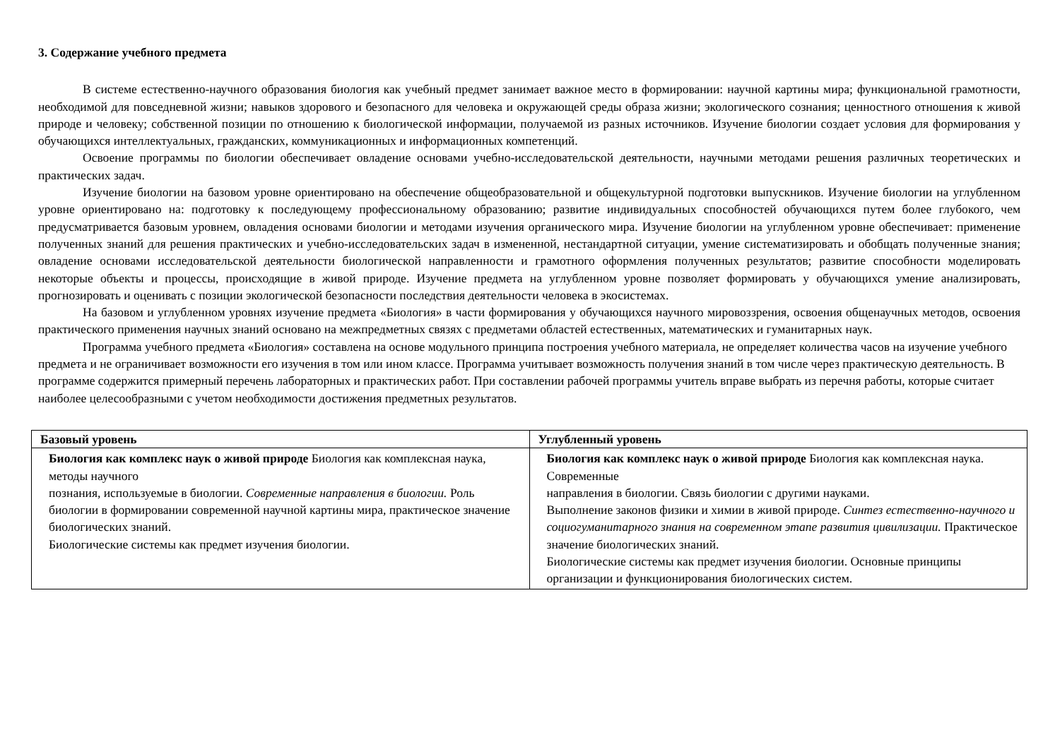3. Содержание учебного предмета
В системе естественно-научного образования биология как учебный предмет занимает важное место в формировании: научной картины мира; функциональной грамотности, необходимой для повседневной жизни; навыков здорового и безопасного для человека и окружающей среды образа жизни; экологического сознания; ценностного отношения к живой природе и человеку; собственной позиции по отношению к биологической информации, получаемой из разных источников. Изучение биологии создает условия для формирования у обучающихся интеллектуальных, гражданских, коммуникационных и информационных компетенций.
Освоение программы по биологии обеспечивает овладение основами учебно-исследовательской деятельности, научными методами решения различных теоретических и практических задач.
Изучение биологии на базовом уровне ориентировано на обеспечение общеобразовательной и общекультурной подготовки выпускников. Изучение биологии на углубленном уровне ориентировано на: подготовку к последующему профессиональному образованию; развитие индивидуальных способностей обучающихся путем более глубокого, чем предусматривается базовым уровнем, овладения основами биологии и методами изучения органического мира. Изучение биологии на углубленном уровне обеспечивает: применение полученных знаний для решения практических и учебно-исследовательских задач в измененной, нестандартной ситуации, умение систематизировать и обобщать полученные знания; овладение основами исследовательской деятельности биологической направленности и грамотного оформления полученных результатов; развитие способности моделировать некоторые объекты и процессы, происходящие в живой природе. Изучение предмета на углубленном уровне позволяет формировать у обучающихся умение анализировать, прогнозировать и оценивать с позиции экологической безопасности последствия деятельности человека в экосистемах.
На базовом и углубленном уровнях изучение предмета «Биология» в части формирования у обучающихся научного мировоззрения, освоения общенаучных методов, освоения практического применения научных знаний основано на межпредметных связях с предметами областей естественных, математических и гуманитарных наук.
Программа учебного предмета «Биология» составлена на основе модульного принципа построения учебного материала, не определяет количества часов на изучение учебного предмета и не ограничивает возможности его изучения в том или ином классе. Программа учитывает возможность получения знаний в том числе через практическую деятельность. В программе содержится примерный перечень лабораторных и практических работ. При составлении рабочей программы учитель вправе выбрать из перечня работы, которые считает наиболее целесообразными с учетом необходимости достижения предметных результатов.
| Базовый уровень | Углубленный уровень |
| --- | --- |
| Биология как комплекс наук о живой природе Биология как комплексная наука, методы научного познания, используемые в биологии. Современные направления в биологии. Роль биологии в формировании современной научной картины мира, практическое значение биологических знаний. Биологические системы как предмет изучения биологии. | Биология как комплекс наук о живой природе Биология как комплексная наука. Современные направления в биологии. Связь биологии с другими науками. Выполнение законов физики и химии в живой природе. Синтез естественно-научного и социогуманитарного знания на современном этапе развития цивилизации. Практическое значение биологических знаний. Биологические системы как предмет изучения биологии. Основные принципы организации и функционирования биологических систем. |